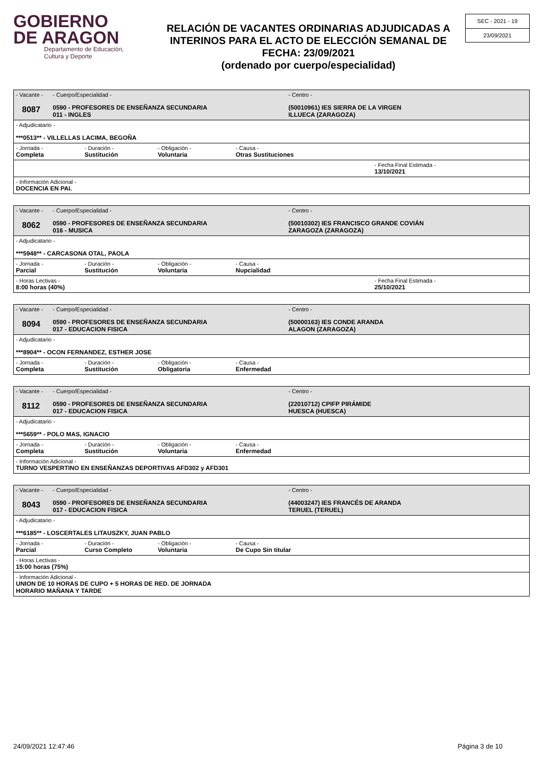GOBIERNO
DE ARAGON
Departamento de Educación,
Cultura y Deporte
RELACIÓN DE VACANTES ORDINARIAS ADJUDICADAS A INTERINOS PARA EL ACTO DE ELECCIÓN SEMANAL DE FECHA: 23/09/2021
(ordenado por cuerpo/especialidad)
SEC - 2021 - 19
23/09/2021
- Vacante -
8087
- Cuerpo/Especialidad -
0590 - PROFESORES DE ENSEÑANZA SECUNDARIA
011 - INGLES
- Centro -
(50010961) IES SIERRA DE LA VIRGEN
ILLUECA (ZARAGOZA)
- Adjudicatario -
***0513** - VILLELLAS LACIMA, BEGOÑA
- Jornada -
Completa
- Duración -
Sustitución
- Obligación -
Voluntaria
- Causa -
Otras Sustituciones
- Fecha Final Estimada -
13/10/2021
- Información Adicional -
DOCENCIA EN PAI.
- Vacante -
8062
- Cuerpo/Especialidad -
0590 - PROFESORES DE ENSEÑANZA SECUNDARIA
016 - MUSICA
- Centro -
(50010302) IES FRANCISCO GRANDE COVIÁN
ZARAGOZA (ZARAGOZA)
- Adjudicatario -
***5948** - CARCASONA OTAL, PAOLA
- Jornada -
Parcial
- Duración -
Sustitución
- Obligación -
Voluntaria
- Causa -
Nupcialidad
- Horas Lectivas -
8:00 horas (40%)
- Fecha Final Estimada -
25/10/2021
- Vacante -
8094
- Cuerpo/Especialidad -
0590 - PROFESORES DE ENSEÑANZA SECUNDARIA
017 - EDUCACION FISICA
- Centro -
(50000163) IES CONDE ARANDA
ALAGON (ZARAGOZA)
- Adjudicatario -
***8904** - OCON FERNANDEZ, ESTHER JOSE
- Jornada -
Completa
- Duración -
Sustitución
- Obligación -
Obligatoria
- Causa -
Enfermedad
- Vacante -
8112
- Cuerpo/Especialidad -
0590 - PROFESORES DE ENSEÑANZA SECUNDARIA
017 - EDUCACION FISICA
- Centro -
(22010712) CPIFP PIRÁMIDE
HUESCA (HUESCA)
- Adjudicatario -
***5659** - POLO MAS, IGNACIO
- Jornada -
Completa
- Duración -
Sustitución
- Obligación -
Voluntaria
- Causa -
Enfermedad
- Información Adicional -
TURNO VESPERTINO EN ENSEÑANZAS DEPORTIVAS AFD302 y AFD301
- Vacante -
8043
- Cuerpo/Especialidad -
0590 - PROFESORES DE ENSEÑANZA SECUNDARIA
017 - EDUCACION FISICA
- Centro -
(44003247) IES FRANCÉS DE ARANDA
TERUEL (TERUEL)
- Adjudicatario -
***6185** - LOSCERTALES LITAUSZKY, JUAN PABLO
- Jornada -
Parcial
- Duración -
Curso Completo
- Obligación -
Voluntaria
- Causa -
De Cupo Sin titular
- Horas Lectivas -
15:00 horas (75%)
- Información Adicional -
UNION DE 10 HORAS DE CUPO + 5 HORAS DE RED. DE JORNADA
HORARIO MAÑANA Y TARDE
24/09/2021 12:47:46 Página 3 de 10